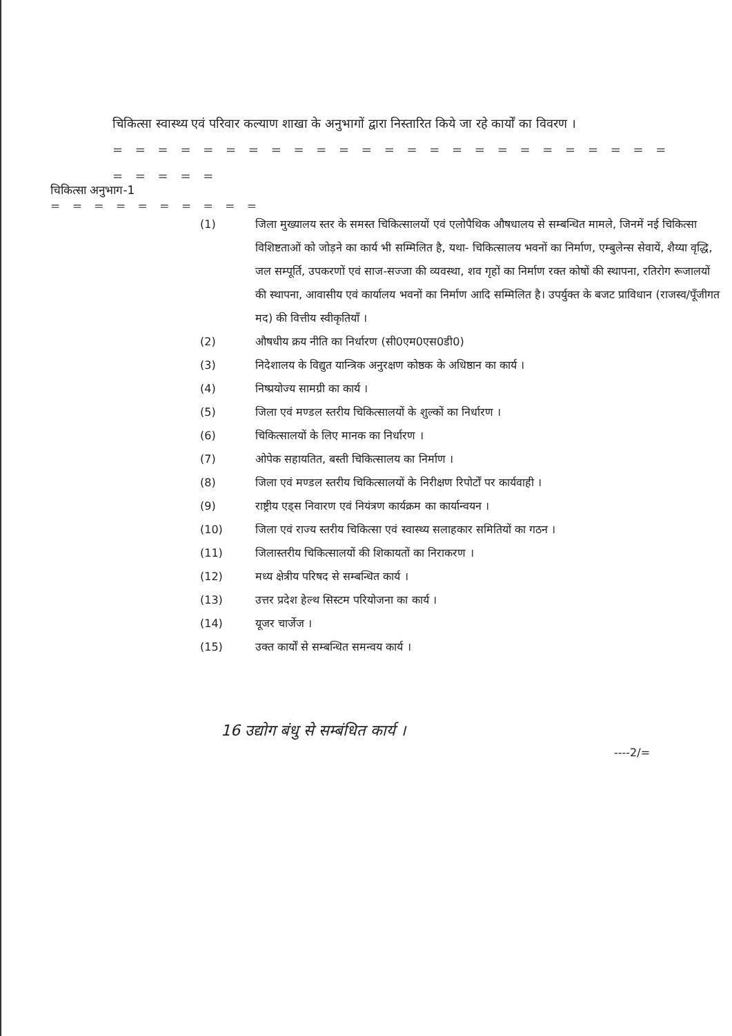चिकित्सा स्वास्थ्य एवं परिवार कल्याण शाखा के अनुभागों द्वारा निस्तारित किये जा रहे कार्यों का विवरण ।
= = = = = = = = = = = = = = = = = = = = = = = = = = = = = =
चिकित्सा अनुभाग-1
= = = = = = = = = =
(1) जिला मुख्यालय स्तर के समस्त चिकित्सालयों एवं एलोपैथिक औषधालय से सम्बन्धित मामले, जिनमें नई चिकित्सा विशिष्टताओं को जोड़ने का कार्य भी सम्मिलित है, यथा- चिकित्सालय भवनों का निर्माण, एम्बुलेन्स सेवायें, शैय्या वृद्धि, जल सम्पूर्ति, उपकरणों एवं साज-सज्जा की व्यवस्था, शव गृहों का निर्माण रक्त कोषों की स्थापना, रतिरोग रूजालयों की स्थापना, आवासीय एवं कार्यालय भवनों का निर्माण आदि सम्मिलित है। उपर्युक्त के बजट प्राविधान (राजस्व/पूँजीगत मद) की वित्तीय स्वीकृतियाँ ।
(2) औषधीय क्रय नीति का निर्धारण (सी0एम0एस0डी0)
(3) निदेशालय के विद्युत यान्त्रिक अनुरक्षण कोष्ठक के अधिष्ठान का कार्य ।
(4) निष्प्रयोज्य सामग्री का कार्य ।
(5) जिला एवं मण्डल स्तरीय चिकित्सालयों के शुल्कों का निर्धारण ।
(6) चिकित्सालयों के लिए मानक का निर्धारण ।
(7) ओपेक सहायतित, बस्ती चिकित्सालय का निर्माण ।
(8) जिला एवं मण्डल स्तरीय चिकित्सालयों के निरीक्षण रिपोर्टों पर कार्यवाही ।
(9) राष्ट्रीय एड्स निवारण एवं नियंत्रण कार्यक्रम का कार्यान्वयन ।
(10) जिला एवं राज्य स्तरीय चिकित्सा एवं स्वास्थ्य सलाहकार समितियों का गठन ।
(11) जिलास्तरीय चिकित्सालयों की शिकायतों का निराकरण ।
(12) मध्य क्षेत्रीय परिषद से सम्बन्धित कार्य ।
(13) उत्तर प्रदेश हेल्थ सिस्टम परियोजना का कार्य ।
(14) यूजर चार्जेज ।
(15) उक्त कार्यों से सम्बन्धित समन्वय कार्य ।
16 उद्योग बंधु से सम्बंधित कार्य ।
----2/=